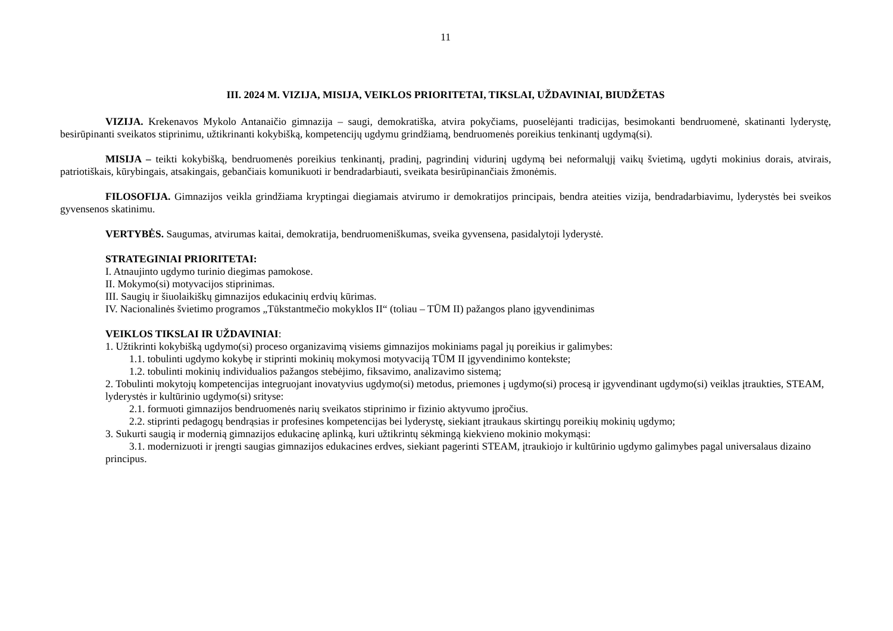11
III. 2024 M. VIZIJA, MISIJA, VEIKLOS PRIORITETAI, TIKSLAI, UŽDAVINIAI, BIUDŽETAS
VIZIJA. Krekenavos Mykolo Antanaičio gimnazija – saugi, demokratiška, atvira pokyčiams, puoselėjanti tradicijas, besimokanti bendruomenė, skatinanti lyderystę, besirūpinanti sveikatos stiprinimu, užtikrinanti kokybišką, kompetencijų ugdymu grindžiamą, bendruomenės poreikius tenkinantį ugdymą(si).
MISIJA – teikti kokybišką, bendruomenės poreikius tenkinantį, pradinį, pagrindinį vidurinį ugdymą bei neformalųjį vaikų švietimą, ugdyti mokinius dorais, atvirais, patriotiškais, kūrybingais, atsakingais, gebančiais komunikuoti ir bendradarbiauti, sveikata besirūpinančiais žmonėmis.
FILOSOFIJA. Gimnazijos veikla grindžiama kryptingai diegiamais atvirumo ir demokratijos principais, bendra ateities vizija, bendradarbiavimu, lyderystės bei sveikos gyvensenos skatinimu.
VERTYBĖS. Saugumas, atvirumas kaitai, demokratija, bendruomeniškumas, sveika gyvensena, pasidalytoji lyderystė.
STRATEGINIAI PRIORITETAI:
I. Atnaujinto ugdymo turinio diegimas pamokose.
II. Mokymo(si) motyvacijos stiprinimas.
III. Saugių ir šiuolaikiškų gimnazijos edukacinių erdvių kūrimas.
IV. Nacionalinės švietimo programos „Tūkstantmečio mokyklos II“ (toliau – TŪM II) pažangos plano įgyvendinimas
VEIKLOS TIKSLAI IR UŽDAVINIAI:
1. Užtikrinti kokybišką ugdymo(si) proceso organizavimą visiems gimnazijos mokiniams pagal jų poreikius ir galimybes:
1.1. tobulinti ugdymo kokybę ir stiprinti mokinių mokymosi motyvaciją TŪM II įgyvendinimo kontekste;
1.2. tobulinti mokinių individualios pažangos stebėjimo, fiksavimo, analizavimo sistemą;
2. Tobulinti mokytojų kompetencijas integruojant inovatyvius ugdymo(si) metodus, priemones į ugdymo(si) procesą ir įgyvendinant ugdymo(si) veiklas įtraukties, STEAM, lyderystės ir kultūrinio ugdymo(si) srityse:
2.1. formuoti gimnazijos bendruomenės narių sveikatos stiprinimo ir fizinio aktyvumo įpročius.
2.2. stiprinti pedagogų bendrąsias ir profesines kompetencijas bei lyderystę, siekiant įtraukaus skirtingų poreikių mokinių ugdymo;
3. Sukurti saugią ir modernią gimnazijos edukacinę aplinką, kuri užtikrintų sėkmingą kiekvieno mokinio mokymąsi:
3.1. modernizuoti ir įrengti saugias gimnazijos edukacines erdves, siekiant pagerinti STEAM, įtraukiojo ir kultūrinio ugdymo galimybes pagal universalaus dizaino principus.